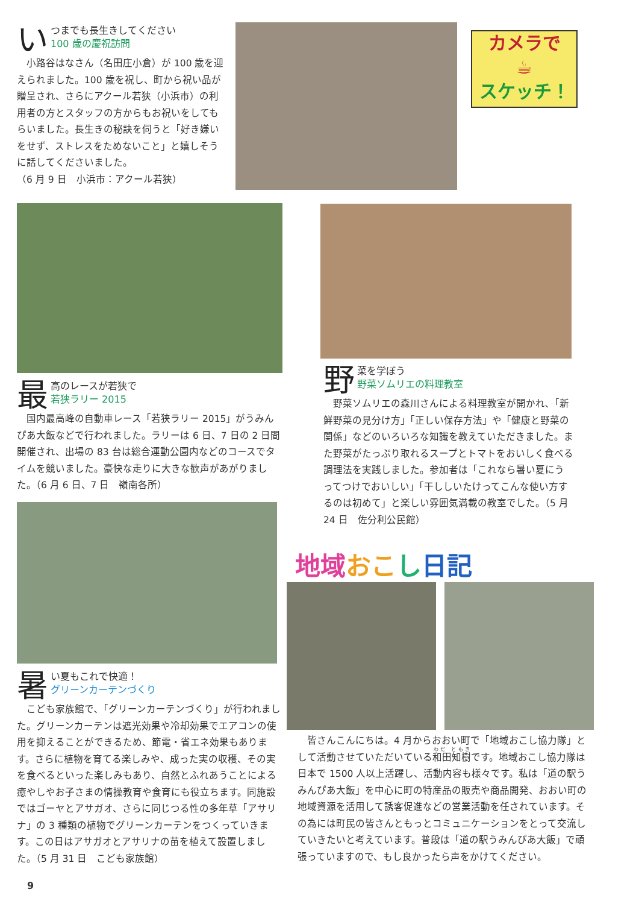い
つまでも長生きしてください
100 歳の慶祝訪問
　小路谷はなさん（名田庄小倉）が 100 歳を迎えられました。100 歳を祝し、町から祝い品が贈呈され、さらにアクール若狭（小浜市）の利用者の方とスタッフの方からもお祝いをしてもらいました。長生きの秘訣を伺うと「好き嫌いをせず、ストレスをためないこと」と嬉しそうに話してくださいました。
（6 月 9 日　小浜市：アクール若狭）
カメラで
☕
スケッチ！
最
高のレースが若狭で
若狭ラリー 2015
　国内最高峰の自動車レース「若狭ラリー 2015」がうみんぴあ大飯などで行われました。ラリーは 6 日、7 日の 2 日間開催され、出場の 83 台は総合運動公園内などのコースでタイムを競いました。豪快な走りに大きな歓声があがりました。（6 月 6 日、7 日　嶺南各所）
野
菜を学ぼう
野菜ソムリエの料理教室
　野菜ソムリエの森川さんによる料理教室が開かれ､「新鮮野菜の見分け方」「正しい保存方法」や「健康と野菜の関係」などのいろいろな知識を教えていただきました。また野菜がたっぷり取れるスープとトマトをおいしく食べる調理法を実践しました。参加者は「これなら暑い夏にうってつけでおいしい」「干ししいたけってこんな使い方するのは初めて」と楽しい雰囲気満載の教室でした。（5 月 24 日　佐分利公民館）
地域 おこ し日記
暑
い夏もこれで快適！
グリーンカーテンづくり
　こども家族館で､「グリーンカーテンづくり」が行われました。グリーンカーテンは遮光効果や冷却効果でエアコンの使用を抑えることができるため、節電・省エネ効果もあります。さらに植物を育てる楽しみや、成った実の収穫、その実を食べるといった楽しみもあり、自然とふれあうことによる癒やしやお子さまの情操教育や食育にも役立ちます。同施設ではゴーヤとアサガオ、さらに同じつる性の多年草「アサリナ」の 3 種類の植物でグリーンカーテンをつくっていきます。この日はアサガオとアサリナの苗を植えて設置しました。（5 月 31 日　こども家族館）
　皆さんこんにちは。4 月からおおい町で「地域おこし協力隊」として活動させていただいている和田知樹です。地域おこし協力隊は日本で 1500 人以上活躍し、活動内容も様々です。私は「道の駅うみんぴあ大飯」を中心に町の特産品の販売や商品開発、おおい町の地域資源を活用して誘客促進などの営業活動を任されています。その為には町民の皆さんともっとコミュニケーションをとって交流していきたいと考えています。普段は「道の駅うみんぴあ大飯」で頑張っていますので、もし良かったら声をかけてください。
9